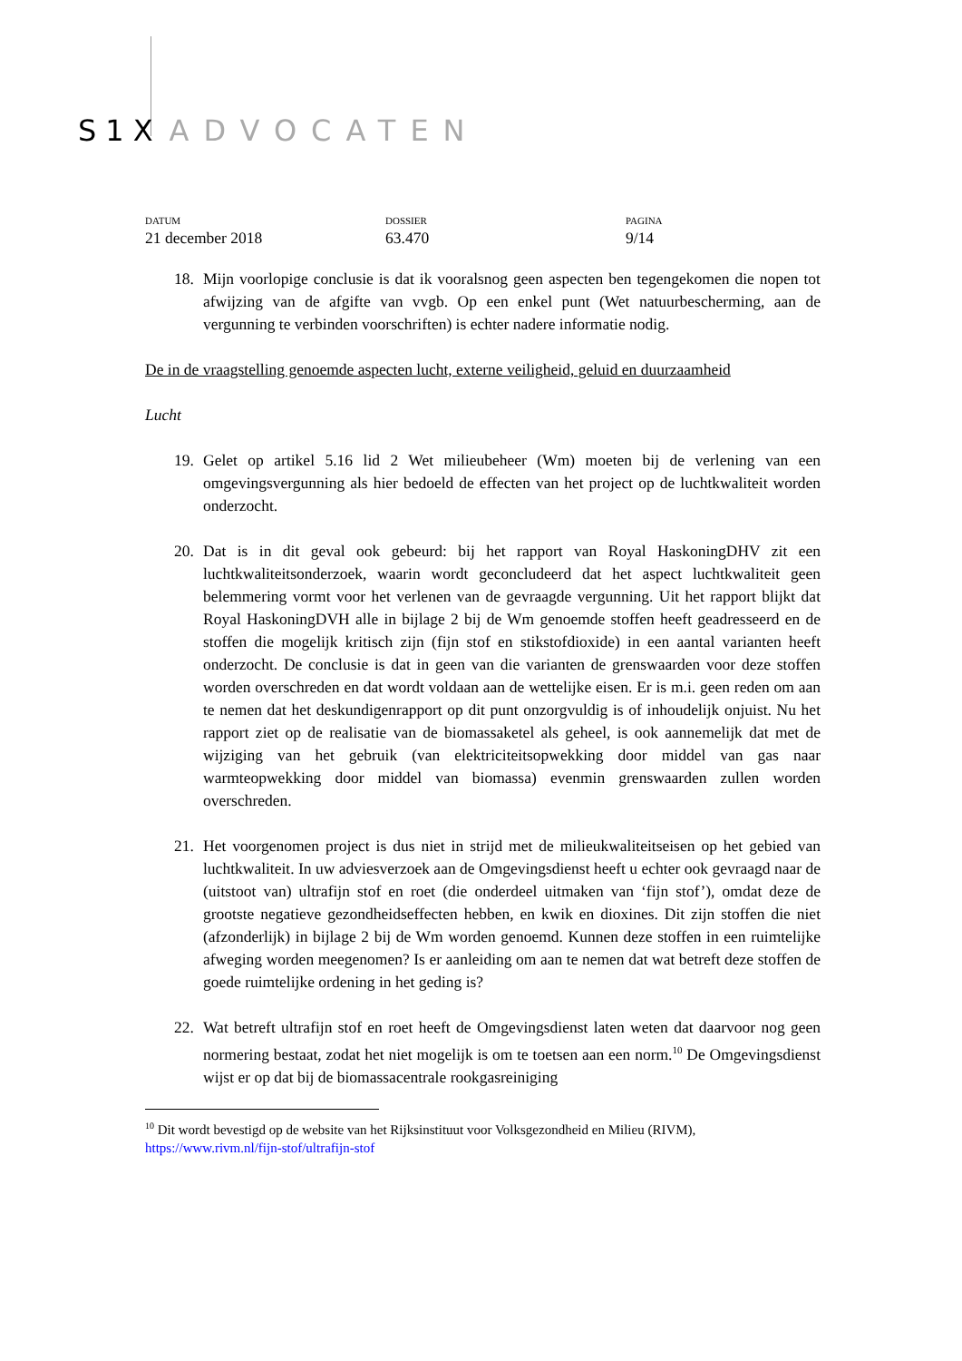S1X ADVOCATEN
DATUM
21 december 2018
DOSSIER
63.470
PAGINA
9/14
18. Mijn voorlopige conclusie is dat ik vooralsnog geen aspecten ben tegengekomen die nopen tot afwijzing van de afgifte van vvgb. Op een enkel punt (Wet natuurbescherming, aan de vergunning te verbinden voorschriften) is echter nadere informatie nodig.
De in de vraagstelling genoemde aspecten lucht, externe veiligheid, geluid en duurzaamheid
Lucht
19. Gelet op artikel 5.16 lid 2 Wet milieubeheer (Wm) moeten bij de verlening van een omgevingsvergunning als hier bedoeld de effecten van het project op de luchtkwaliteit worden onderzocht.
20. Dat is in dit geval ook gebeurd: bij het rapport van Royal HaskoningDHV zit een luchtkwaliteitsonderzoek, waarin wordt geconcludeerd dat het aspect luchtkwaliteit geen belemmering vormt voor het verlenen van de gevraagde vergunning. Uit het rapport blijkt dat Royal HaskoningDVH alle in bijlage 2 bij de Wm genoemde stoffen heeft geadresseerd en de stoffen die mogelijk kritisch zijn (fijn stof en stikstofdioxide) in een aantal varianten heeft onderzocht. De conclusie is dat in geen van die varianten de grenswaarden voor deze stoffen worden overschreden en dat wordt voldaan aan de wettelijke eisen. Er is m.i. geen reden om aan te nemen dat het deskundigenrapport op dit punt onzorgvuldig is of inhoudelijk onjuist. Nu het rapport ziet op de realisatie van de biomassaketel als geheel, is ook aannemelijk dat met de wijziging van het gebruik (van elektriciteitsopwekking door middel van gas naar warmteopwekking door middel van biomassa) evenmin grenswaarden zullen worden overschreden.
21. Het voorgenomen project is dus niet in strijd met de milieukwaliteitseisen op het gebied van luchtkwaliteit. In uw adviesverzoek aan de Omgevingsdienst heeft u echter ook gevraagd naar de (uitstoot van) ultrafijn stof en roet (die onderdeel uitmaken van ‘fijn stof’), omdat deze de grootste negatieve gezondheidseffecten hebben, en kwik en dioxines. Dit zijn stoffen die niet (afzonderlijk) in bijlage 2 bij de Wm worden genoemd. Kunnen deze stoffen in een ruimtelijke afweging worden meegenomen? Is er aanleiding om aan te nemen dat wat betreft deze stoffen de goede ruimtelijke ordening in het geding is?
22. Wat betreft ultrafijn stof en roet heeft de Omgevingsdienst laten weten dat daarvoor nog geen normering bestaat, zodat het niet mogelijk is om te toetsen aan een norm.<sup>10</sup> De Omgevingsdienst wijst er op dat bij de biomassacentrale rookgasreiniging
<sup>10</sup> Dit wordt bevestigd op de website van het Rijksinstituut voor Volksgezondheid en Milieu (RIVM), https://www.rivm.nl/fijn-stof/ultrafijn-stof